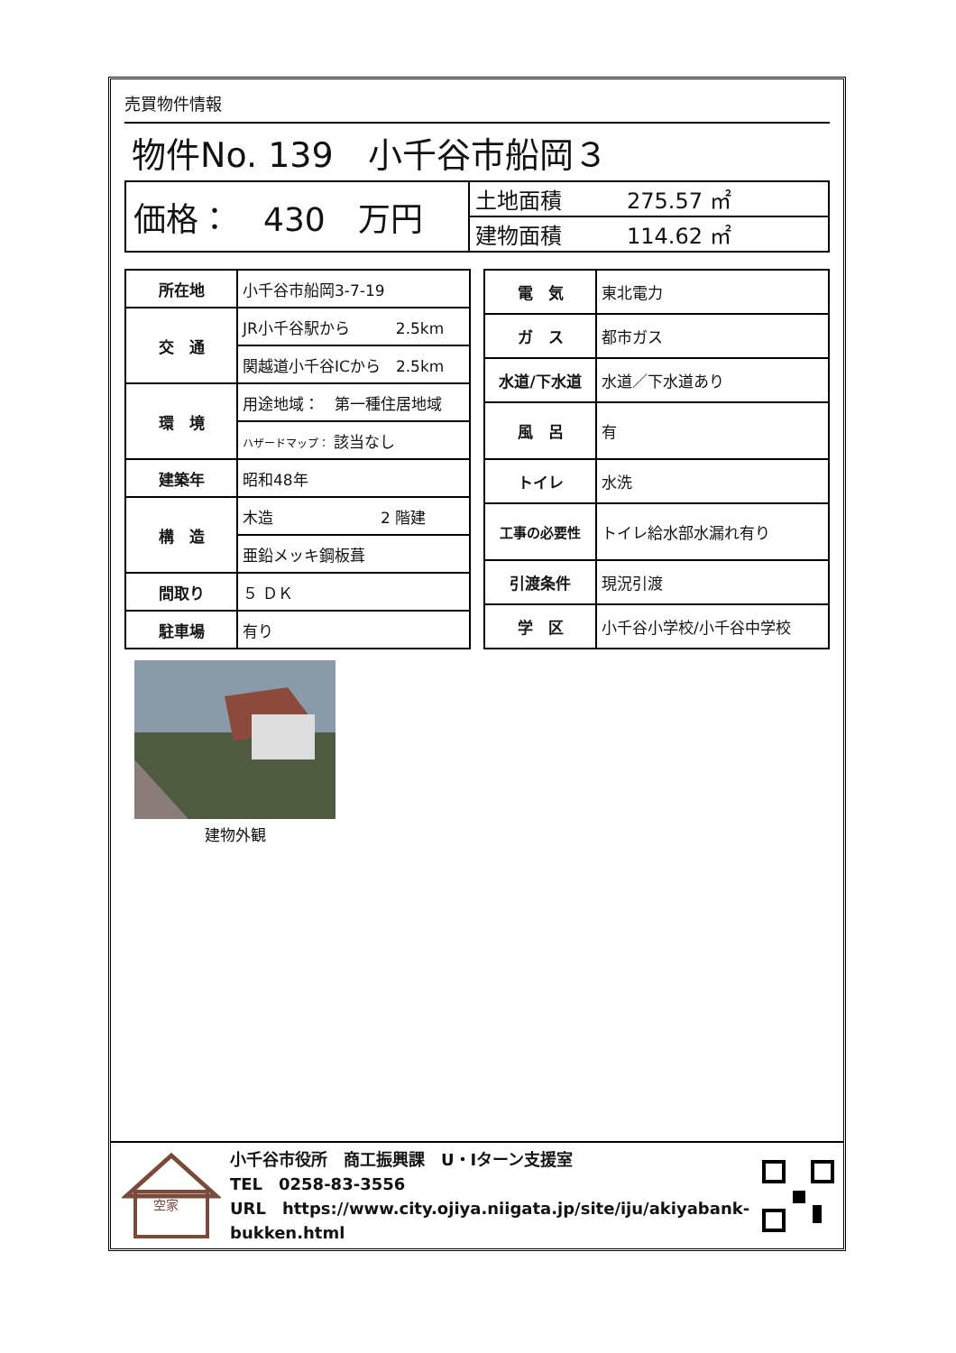売買物件情報
物件No. 139　小千谷市船岡３
| 価格： 430 万円 | 土地面積 275.57 ㎡ |
| | 建物面積 114.62 ㎡ |
| 所在地 | 小千谷市船岡3-7-19 |
| 交 通 | JR小千谷駅から 2.5km |
| | 関越道小千谷ICから 2.5km |
| 環 境 | 用途地域： 第一種住居地域 |
| | ハザードマップ： 該当なし |
| 建築年 | 昭和48年 |
| 構 造 | 木造 2 階建 |
| | 亜鉛メッキ鋼板葺 |
| 間取り | ５ ＤＫ |
| 駐車場 | 有り |
| 電 気 | 東北電力 |
| ガ ス | 都市ガス |
| 水道/下水道 | 水道／下水道あり |
| 風 呂 | 有 |
| トイレ | 水洗 |
| 工事の必要性 | トイレ給水部水漏れ有り |
| 引渡条件 | 現況引渡 |
| 学 区 | 小千谷小学校/小千谷中学校 |
建物外観
空家
小千谷市役所　商工振興課　U・Iターン支援室
TEL　0258-83-3556
URL　https://www.city.ojiya.niigata.jp/site/iju/akiyabank-bukken.html